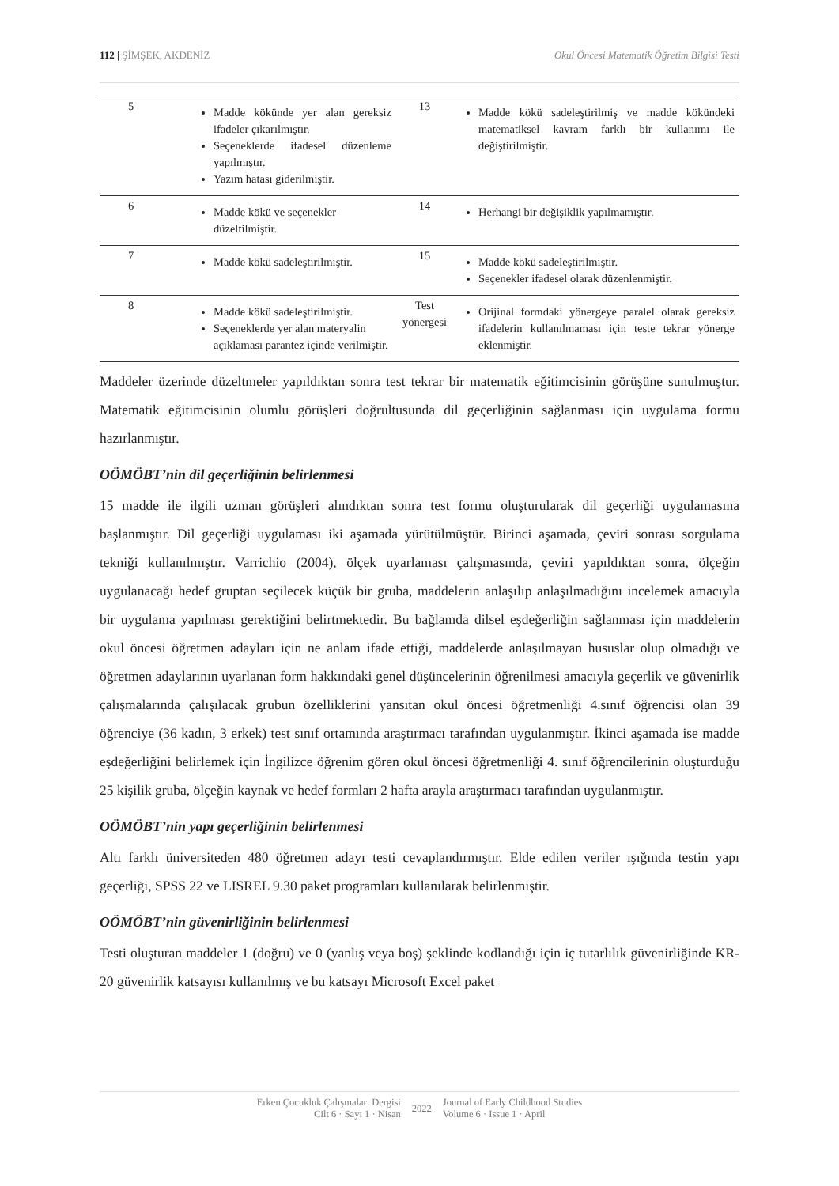112 | ŞİMŞEK, AKDENİZ Okul Öncesi Matematik Öğretim Bilgisi Testi
| 5 | Madde kökünde yer alan gereksiz ifadeler çıkarılmıştır. Seçeneklerde ifadesel düzenleme yapılmıştır. Yazım hatası giderilmiştir. | 13 | Madde kökü sadeleştirilmiş ve madde kökündeki matematiksel kavram farklı bir kullanımı ile değiştirilmiştir. |
| 6 | Madde kökü ve seçenekler düzeltilmiştir. | 14 | Herhangi bir değişiklik yapılmamıştır. |
| 7 | Madde kökü sadeleştirilmiştir. | 15 | Madde kökü sadeleştirilmiştir. Seçenekler ifadesel olarak düzenlenmiştir. |
| 8 | Madde kökü sadeleştirilmiştir. Seçeneklerde yer alan materyalin açıklaması parantez içinde verilmiştir. | Test yönergesi | Orijinal formdaki yönergeye paralel olarak gereksiz ifadelerin kullanılmaması için teste tekrar yönerge eklenmiştir. |
Maddeler üzerinde düzeltmeler yapıldıktan sonra test tekrar bir matematik eğitimcisinin görüşüne sunulmuştur. Matematik eğitimcisinin olumlu görüşleri doğrultusunda dil geçerliğinin sağlanması için uygulama formu hazırlanmıştır.
OÖMÖBT’nin dil geçerliğinin belirlenmesi
15 madde ile ilgili uzman görüşleri alındıktan sonra test formu oluşturularak dil geçerliği uygulamasına başlanmıştır. Dil geçerliği uygulaması iki aşamada yürütülmüştür. Birinci aşamada, çeviri sonrası sorgulama tekniği kullanılmıştır. Varrichio (2004), ölçek uyarlaması çalışmasında, çeviri yapıldıktan sonra, ölçeğin uygulanacağı hedef gruptan seçilecek küçük bir gruba, maddelerin anlaşılıp anlaşılmadığını incelemek amacıyla bir uygulama yapılması gerektiğini belirtmektedir. Bu bağlamda dilsel eşdeğerliğin sağlanması için maddelerin okul öncesi öğretmen adayları için ne anlam ifade ettiği, maddelerde anlaşılmayan hususlar olup olmadığı ve öğretmen adaylarının uyarlanan form hakkındaki genel düşüncelerinin öğrenilmesi amacıyla geçerlik ve güvenirlik çalışmalarında çalışılacak grubun özelliklerini yansıtan okul öncesi öğretmenliği 4.sınıf öğrencisi olan 39 öğrenciye (36 kadın, 3 erkek) test sınıf ortamında araştırmacı tarafından uygulanmıştır. İkinci aşamada ise madde eşdeğerliğini belirlemek için İngilizce öğrenim gören okul öncesi öğretmenliği 4. sınıf öğrencilerinin oluşturduğu 25 kişilik gruba, ölçeğin kaynak ve hedef formları 2 hafta arayla araştırmacı tarafından uygulanmıştır.
OÖMÖBT’nin yapı geçerliğinin belirlenmesi
Altı farklı üniversiteden 480 öğretmen adayı testi cevaplandırmıştır. Elde edilen veriler ışığında testin yapı geçerliği, SPSS 22 ve LISREL 9.30 paket programları kullanılarak belirlenmiştir.
OÖMÖBT’nin güvenirliğinin belirlenmesi
Testi oluşturan maddeler 1 (doğru) ve 0 (yanlış veya boş) şeklinde kodlandığı için iç tutarlılık güvenirliğinde KR-20 güvenirlik katsayısı kullanılmış ve bu katsayı Microsoft Excel paket
Erken Çocukluk Çalışmaları Dergisi
Cilt 6 · Sayı 1 · Nisan
2022
Journal of Early Childhood Studies
Volume 6 · Issue 1 · April